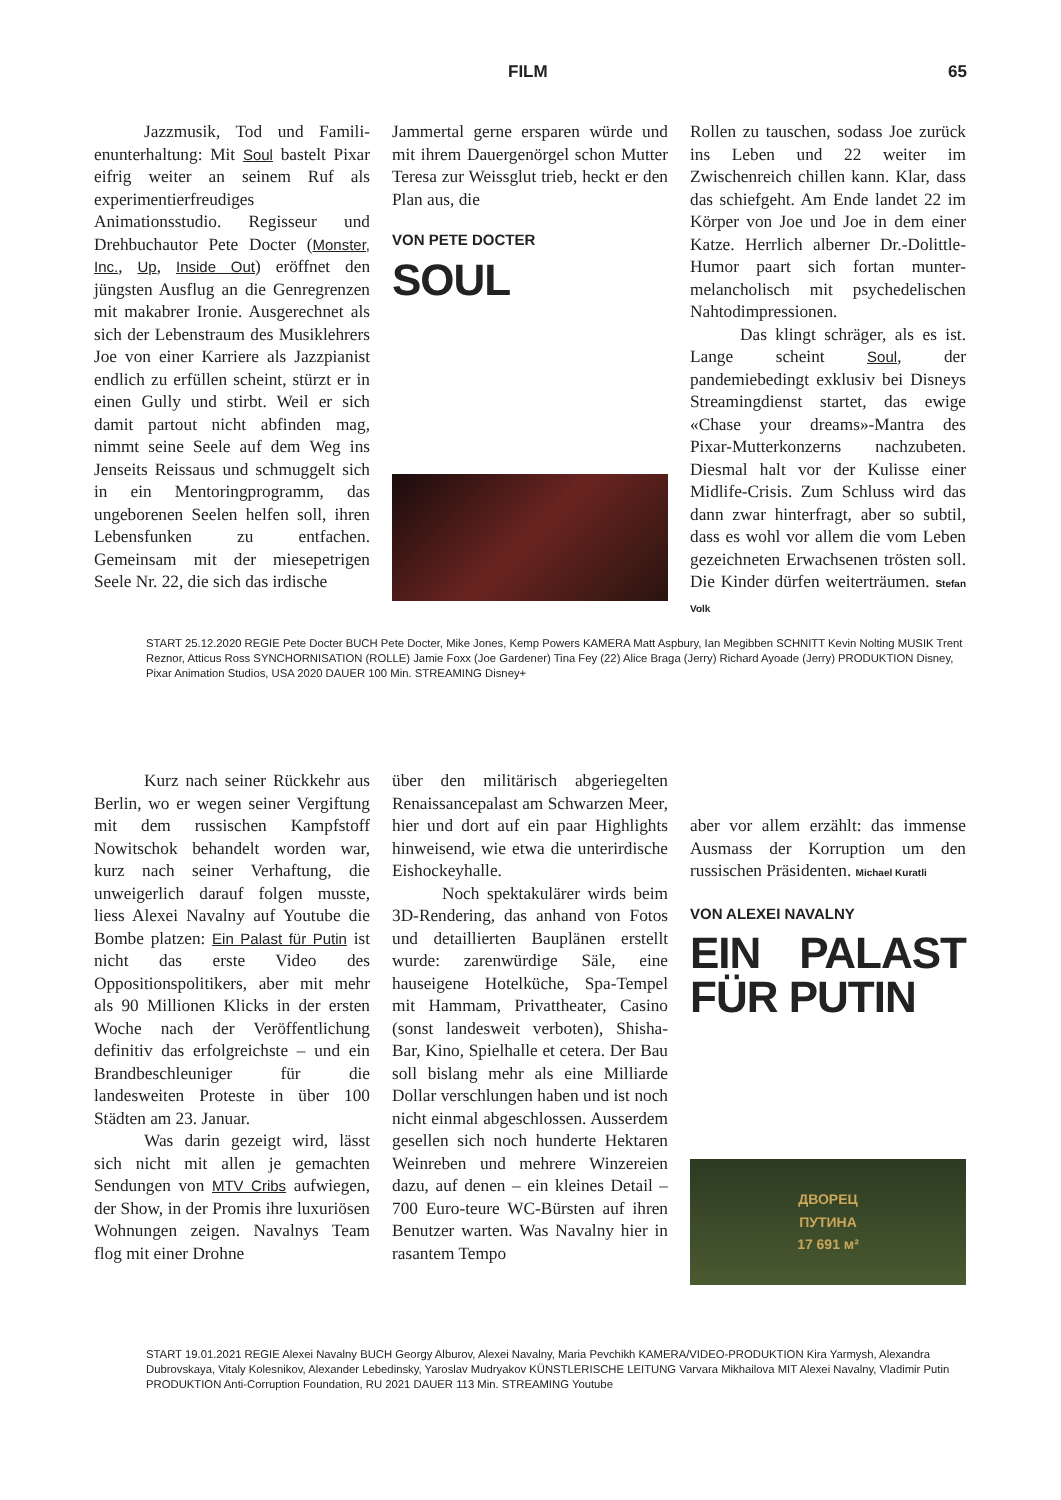FILM 65
Jazzmusik, Tod und Famili­enunterhaltung: Mit Soul bastelt Pixar eifrig weiter an seinem Ruf als experimentierfreudiges Animationsstudio. Regisseur und Drehbuchautor Pete Docter (Monster, Inc., Up, Inside Out) eröffnet den jüngsten Ausflug an die Genregrenzen mit makabrer Ironie. Ausgerechnet als sich der Lebenstraum des Musiklehrers Joe von einer Karriere als Jazzpianist endlich zu erfüllen scheint, stürzt er in einen Gully und stirbt. Weil er sich damit partout nicht abfinden mag, nimmt seine Seele auf dem Weg ins Jenseits Reissaus und schmuggelt sich in ein Mentoringprogramm, das ungeborenen Seelen helfen soll, ihren Lebensfunken zu entfachen. Gemeinsam mit der miesepetrigen Seele Nr. 22, die sich das irdische
Jammertal gerne ersparen würde und mit ihrem Dauergenörgel schon Mutter Teresa zur Weissglut trieb, heckt er den Plan aus, die
VON PETE DOCTER
SOUL
Rollen zu tauschen, sodass Joe zurück ins Leben und 22 weiter im Zwischenreich chillen kann. Klar, dass das schiefgeht. Am Ende landet 22 im Körper von Joe und Joe in dem einer Katze. Herrlich alberner Dr.-Dolittle-Humor paart sich fortan munter-melancholisch mit psychedelischen Nahtodimpressionen.
Das klingt schräger, als es ist. Lange scheint Soul, der pandemiebedingt exklusiv bei Disneys Streamingdienst startet, das ewige «Chase your dreams»-Mantra des Pixar-Mutterkonzerns nachzubeten. Diesmal halt vor der Kulisse einer Midlife-Crisis. Zum Schluss wird das dann zwar hinterfragt, aber so subtil, dass es wohl vor allem die vom Leben gezeichneten Erwachsenen trösten soll. Die Kinder dürfen weiterträumen. Stefan Volk
START 25.12.2020 REGIE Pete Docter BUCH Pete Docter, Mike Jones, Kemp Powers KAMERA Matt Aspbury, Ian Megibben SCHNITT Kevin Nolting MUSIK Trent Reznor, Atticus Ross SYNCHORNISATION (ROLLE) Jamie Foxx (Joe Gardener) Tina Fey (22) Alice Braga (Jerry) Richard Ayoade (Jerry) PRODUKTION Disney, Pixar Animation Studios, USA 2020 DAUER 100 Min. STREAMING Disney+
Kurz nach seiner Rückkehr aus Berlin, wo er wegen seiner Vergiftung mit dem russischen Kampfstoff Nowitschok behandelt worden war, kurz nach seiner Verhaftung, die unweigerlich darauf folgen musste, liess Alexei Navalny auf Youtube die Bombe platzen: Ein Palast für Putin ist nicht das erste Video des Oppositionspolitikers, aber mit mehr als 90 Millionen Klicks in der ersten Woche nach der Veröffentlichung definitiv das erfolgreichste – und ein Brandbeschleuniger für die landesweiten Proteste in über 100 Städten am 23. Januar.
Was darin gezeigt wird, lässt sich nicht mit allen je gemachten Sendungen von MTV Cribs aufwiegen, der Show, in der Promis ihre luxuriösen Wohnungen zeigen. Navalnys Team flog mit einer Drohne
über den militärisch abgeriegelten Renaissancepalast am Schwarzen Meer, hier und dort auf ein paar Highlights hinweisend, wie etwa die unterirdische Eishockeyhalle.
Noch spektakulärer wirds beim 3D-Rendering, das anhand von Fotos und detaillierten Bauplänen erstellt wurde: zarenwürdige Säle, eine hauseigene Hotelküche, Spa-Tempel mit Hammam, Privattheater, Casino (sonst landesweit verboten), Shisha-Bar, Kino, Spielhalle et cetera. Der Bau soll bislang mehr als eine Milliarde Dollar verschlungen haben und ist noch nicht einmal abgeschlossen. Ausserdem gesellen sich noch hunderte Hektaren Weinreben und mehrere Winzereien dazu, auf denen – ein kleines Detail – 700 Euro-teure WC-Bürsten auf ihren Benutzer warten. Was Navalny hier in rasantem Tempo
aber vor allem erzählt: das immense Ausmass der Korruption um den russischen Präsidenten. Michael Kuratli
VON ALEXEI NAVALNY
EIN PALAST FÜR PUTIN
ДВОРЕЦ
ПУТИНА
17 691 м²
START 19.01.2021 REGIE Alexei Navalny BUCH Georgy Alburov, Alexei Navalny, Maria Pevchikh KAMERA/VIDEO-PRODUKTION Kira Yarmysh, Alexandra Dubrovskaya, Vitaly Kolesnikov, Alexander Lebedinsky, Yaroslav Mudryakov KÜNSTLERISCHE LEITUNG Varvara Mikhailova MIT Alexei Navalny, Vladimir Putin PRODUKTION Anti-Corruption Foundation, RU 2021 DAUER 113 Min. STREAMING Youtube